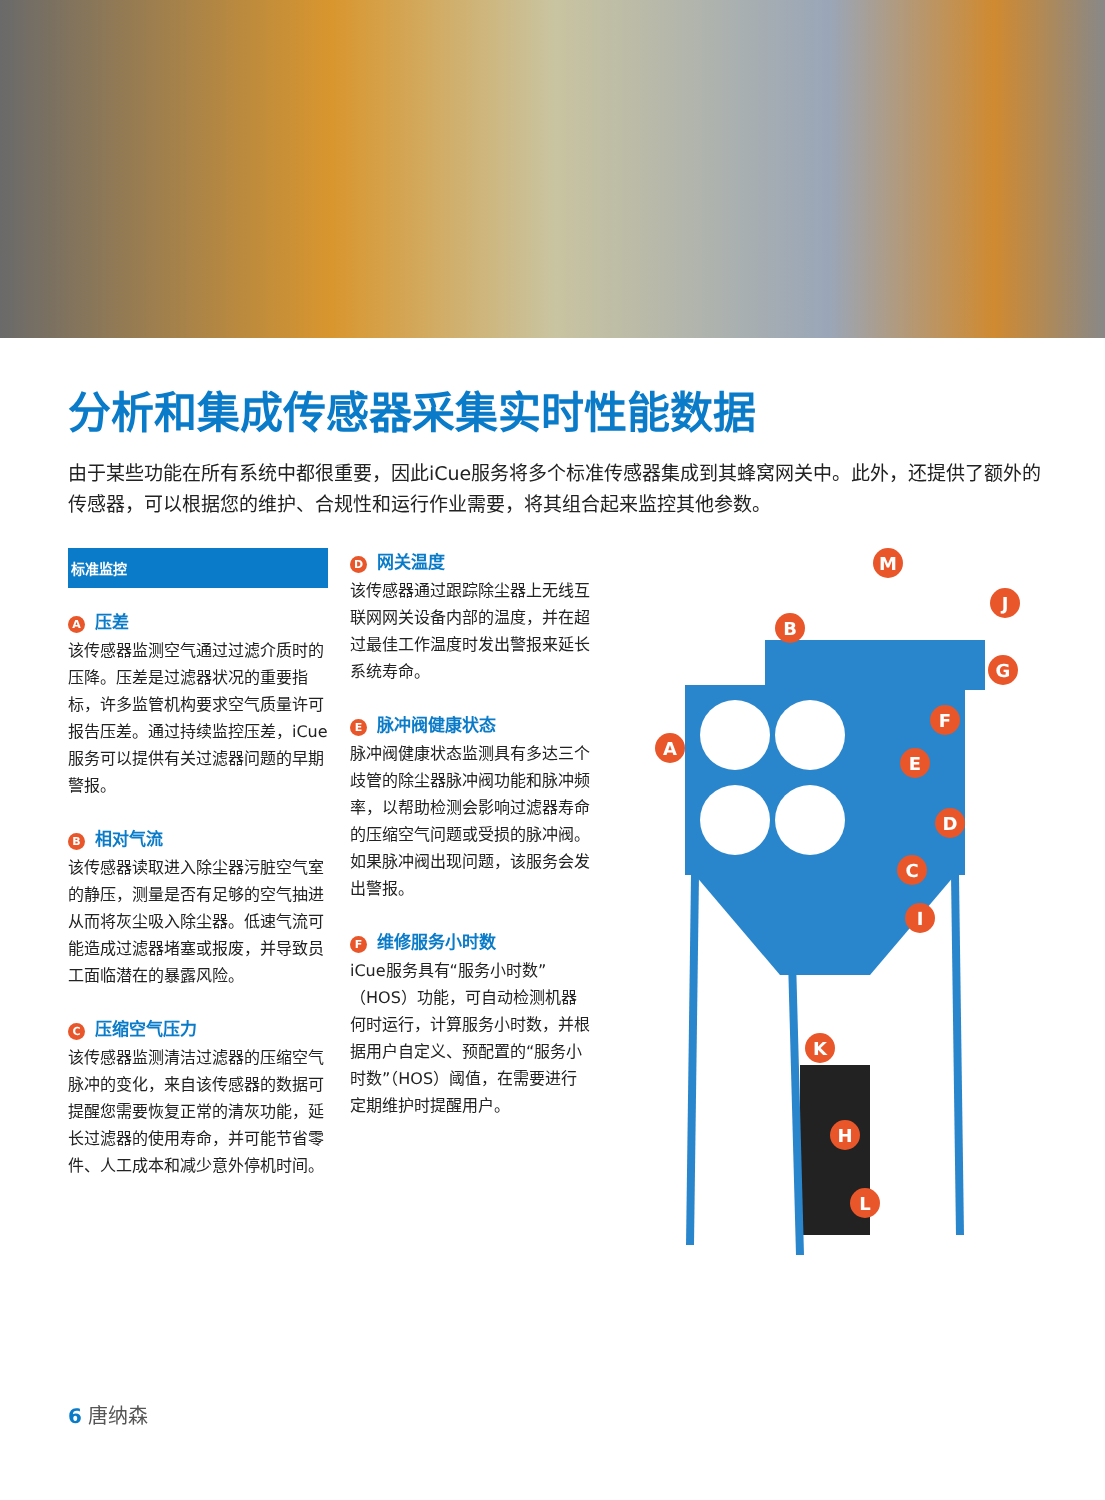分析和集成传感器采集实时性能数据
由于某些功能在所有系统中都很重要，因此iCue服务将多个标准传感器集成到其蜂窝网关中。此外，还提供了额外的传感器，可以根据您的维护、合规性和运行作业需要，将其组合起来监控其他参数。
标准监控
A压差
该传感器监测空气通过过滤介质时的压降。压差是过滤器状况的重要指标，许多监管机构要求空气质量许可报告压差。通过持续监控压差，iCue服务可以提供有关过滤器问题的早期警报。
B相对气流
该传感器读取进入除尘器污脏空气室的静压，测量是否有足够的空气抽进从而将灰尘吸入除尘器。低速气流可能造成过滤器堵塞或报废，并导致员工面临潜在的暴露风险。
C压缩空气压力
该传感器监测清洁过滤器的压缩空气脉冲的变化，来自该传感器的数据可提醒您需要恢复正常的清灰功能，延长过滤器的使用寿命，并可能节省零件、人工成本和减少意外停机时间。
D网关温度
该传感器通过跟踪除尘器上无线互联网网关设备内部的温度，并在超过最佳工作温度时发出警报来延长系统寿命。
E脉冲阀健康状态
脉冲阀健康状态监测具有多达三个歧管的除尘器脉冲阀功能和脉冲频率，以帮助检测会影响过滤器寿命的压缩空气问题或受损的脉冲阀。如果脉冲阀出现问题，该服务会发出警报。
F维修服务小时数
iCue服务具有“服务小时数”（HOS）功能，可自动检测机器何时运行，计算服务小时数，并根据用户自定义、预配置的“服务小时数”（HOS）阈值，在需要进行定期维护时提醒用户。
A
B
C
D
E
F
G
H
I
J
K
L
M
6 唐纳森